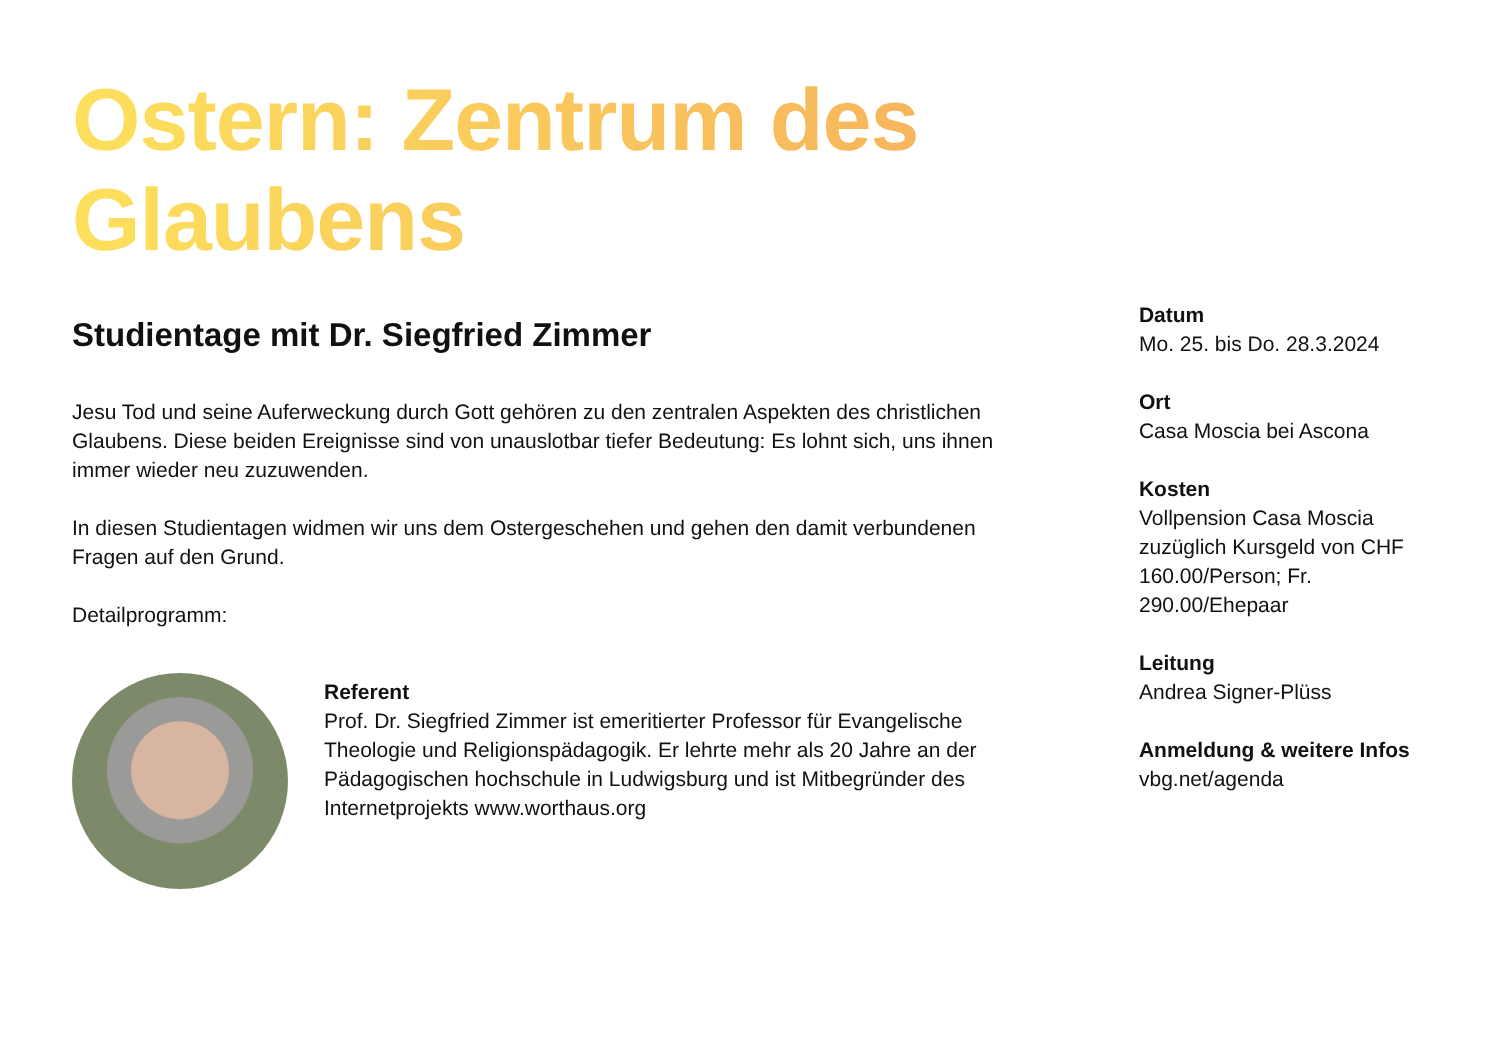Ostern: Zentrum des Glaubens
Studientage mit Dr. Siegfried Zimmer
Jesu Tod und seine Auferweckung durch Gott gehören zu den zentralen Aspekten des christlichen Glaubens. Diese beiden Ereignisse sind von unauslotbar tiefer Bedeutung: Es lohnt sich, uns ihnen immer wieder neu zuzuwenden.
In diesen Studientagen widmen wir uns dem Ostergeschehen und gehen den damit verbundenen Fragen auf den Grund.
Detailprogramm:
Referent
Prof. Dr. Siegfried Zimmer ist emeritierter Professor für Evangelische Theologie und Religionspädagogik. Er lehrte mehr als 20 Jahre an der Pädagogischen hochschule in Ludwigsburg und ist Mitbegründer des Internetprojekts www.worthaus.org
Datum
Mo. 25. bis Do. 28.3.2024
Ort
Casa Moscia bei Ascona
Kosten
Vollpension Casa Moscia zuzüglich Kursgeld von CHF 160.00/Person; Fr. 290.00/Ehepaar
Leitung
Andrea Signer-Plüss
Anmeldung & weitere Infos
vbg.net/agenda